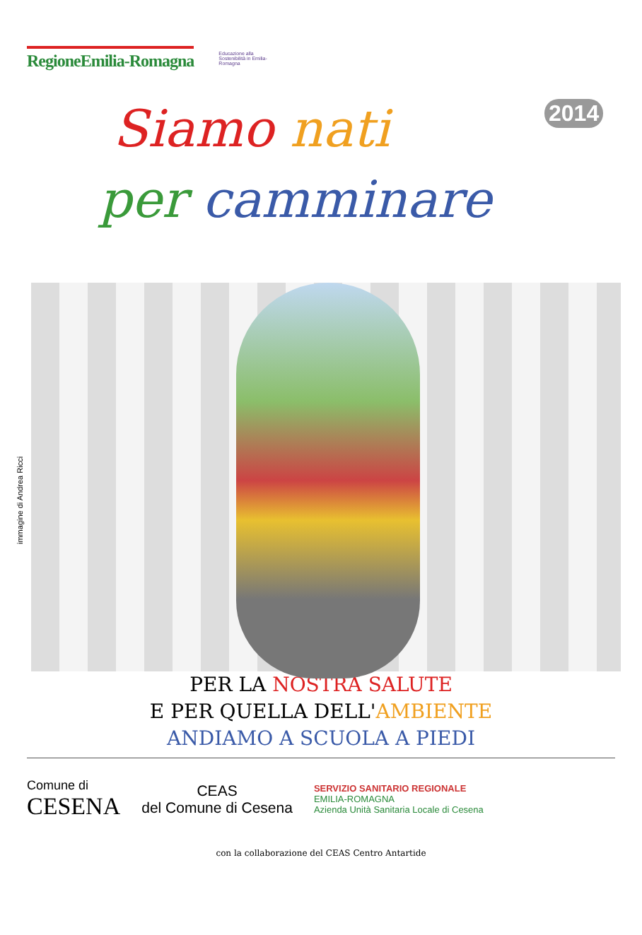RegioneEmilia-Romagna
Educazione alla Sostenibilità in Emilia-Romagna
Siamo nati 2014
per camminare
immagine di Andrea Ricci
PER LA NOSTRA SALUTE
E PER QUELLA DELL'AMBIENTE
ANDIAMO A SCUOLA A PIEDI
Comune di
CESENA
CEAS
del Comune di Cesena
SERVIZIO SANITARIO REGIONALE
EMILIA-ROMAGNA
Azienda Unità Sanitaria Locale di Cesena
con la collaborazione del CEAS Centro Antartide